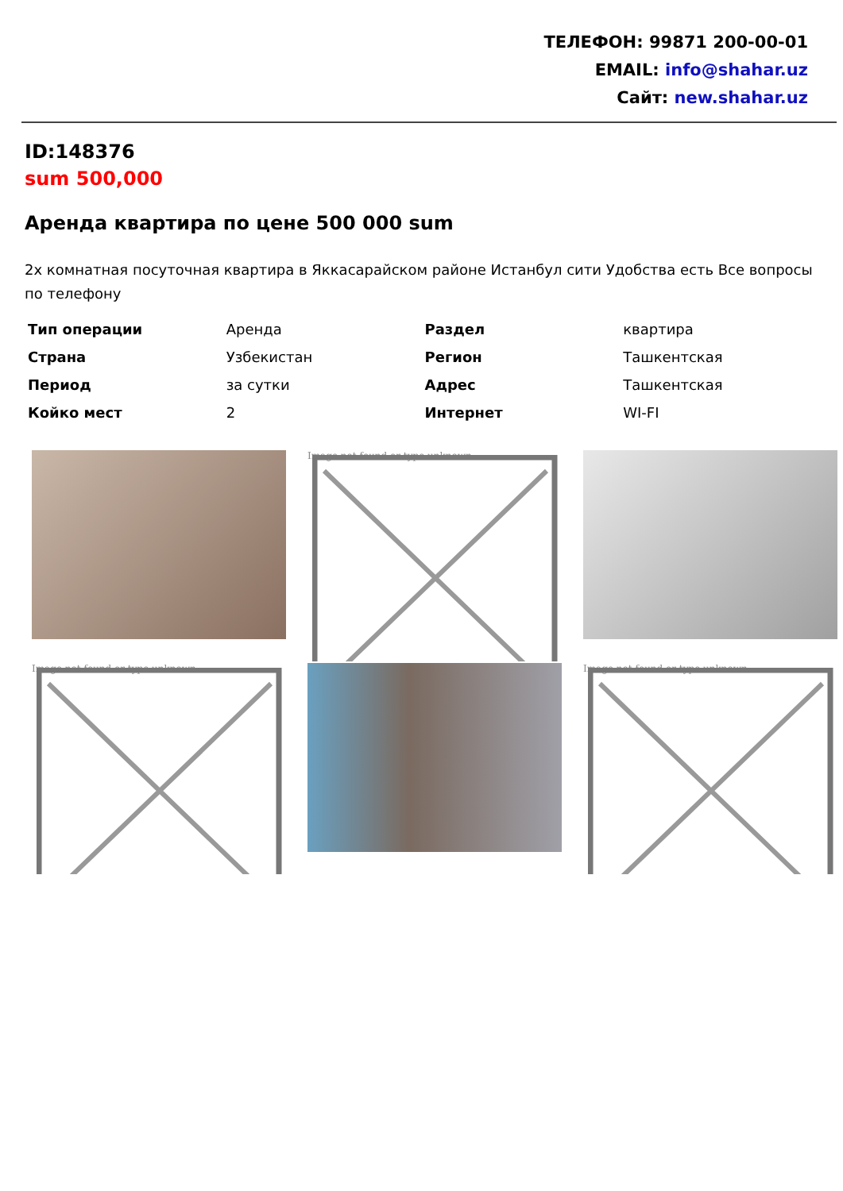ТЕЛЕФОН: 99871 200-00-01
EMAIL: info@shahar.uz
Сайт: new.shahar.uz
ID:148376
sum 500,000
Аренда квартира по цене 500 000 sum
2х комнатная посуточная квартира в Яккасарайском районе Истанбул сити Удобства есть Все вопросы по телефону
| Тип операции | Аренда | Раздел | квартира |
| Страна | Узбекистан | Регион | Ташкентская |
| Период | за сутки | Адрес | Ташкентская |
| Койко мест | 2 | Интернет | WI-FI |
Image not found or type unknown
Image not found or type unknown
Image not found or type unknown